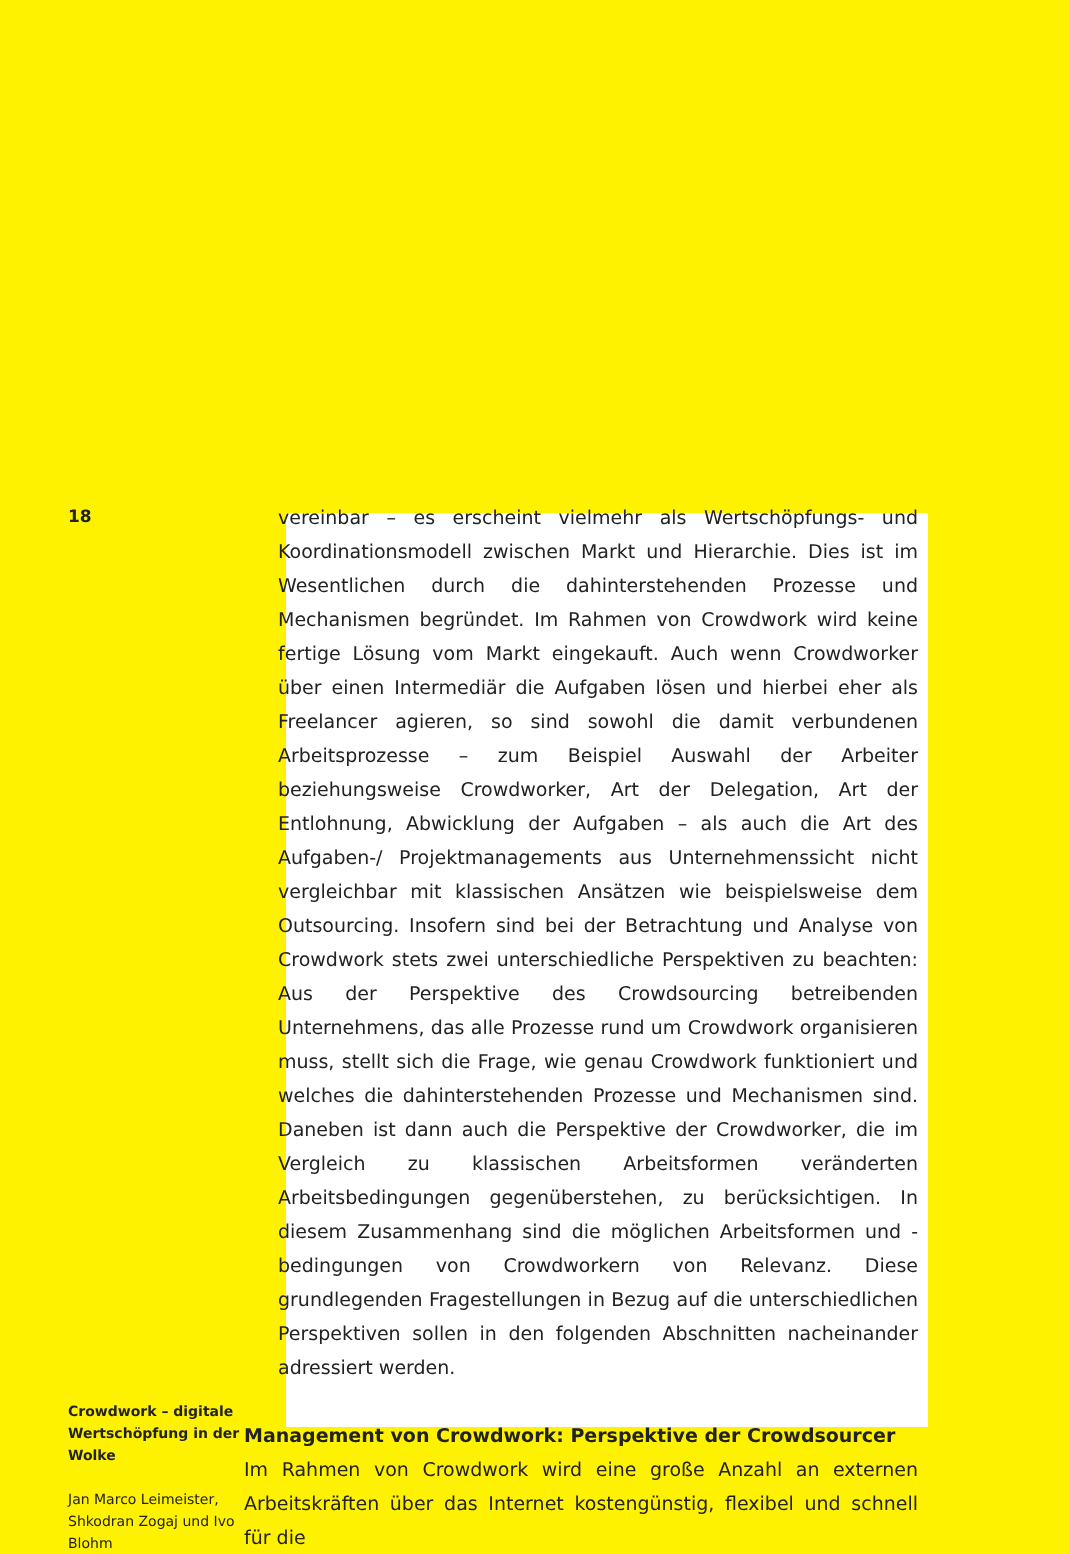18
Crowdwork – digitale Wertschöpfung in der Wolke
Jan Marco Leimeister, Shkodran Zogaj und Ivo Blohm
vereinbar – es erscheint vielmehr als Wertschöpfungs- und Koordinationsmodell zwischen Markt und Hierarchie. Dies ist im Wesentlichen durch die dahinterstehenden Prozesse und Mechanismen begründet. Im Rahmen von Crowdwork wird keine fertige Lösung vom Markt eingekauft. Auch wenn Crowdworker über einen Intermediär die Aufgaben lösen und hierbei eher als Freelancer agieren, so sind sowohl die damit verbundenen Arbeitsprozesse – zum Beispiel Auswahl der Arbeiter beziehungsweise Crowdworker, Art der Delegation, Art der Entlohnung, Abwicklung der Aufgaben – als auch die Art des Aufgaben-/ Projektmanagements aus Unternehmenssicht nicht vergleichbar mit klassischen Ansätzen wie beispielsweise dem Outsourcing. Insofern sind bei der Betrachtung und Analyse von Crowdwork stets zwei unterschiedliche Perspektiven zu beachten: Aus der Perspektive des Crowdsourcing betreibenden Unternehmens, das alle Prozesse rund um Crowdwork organisieren muss, stellt sich die Frage, wie genau Crowdwork funktioniert und welches die dahinterstehenden Prozesse und Mechanismen sind. Daneben ist dann auch die Perspektive der Crowdworker, die im Vergleich zu klassischen Arbeitsformen veränderten Arbeitsbedingungen gegenüberstehen, zu berücksichtigen. In diesem Zusammenhang sind die möglichen Arbeitsformen und -bedingungen von Crowdworkern von Relevanz. Diese grundlegenden Fragestellungen in Bezug auf die unterschiedlichen Perspektiven sollen in den folgenden Abschnitten nacheinander adressiert werden.
Management von Crowdwork: Perspektive der Crowdsourcer
Im Rahmen von Crowdwork wird eine große Anzahl an externen Arbeitskräften über das Internet kostengünstig, flexibel und schnell für die